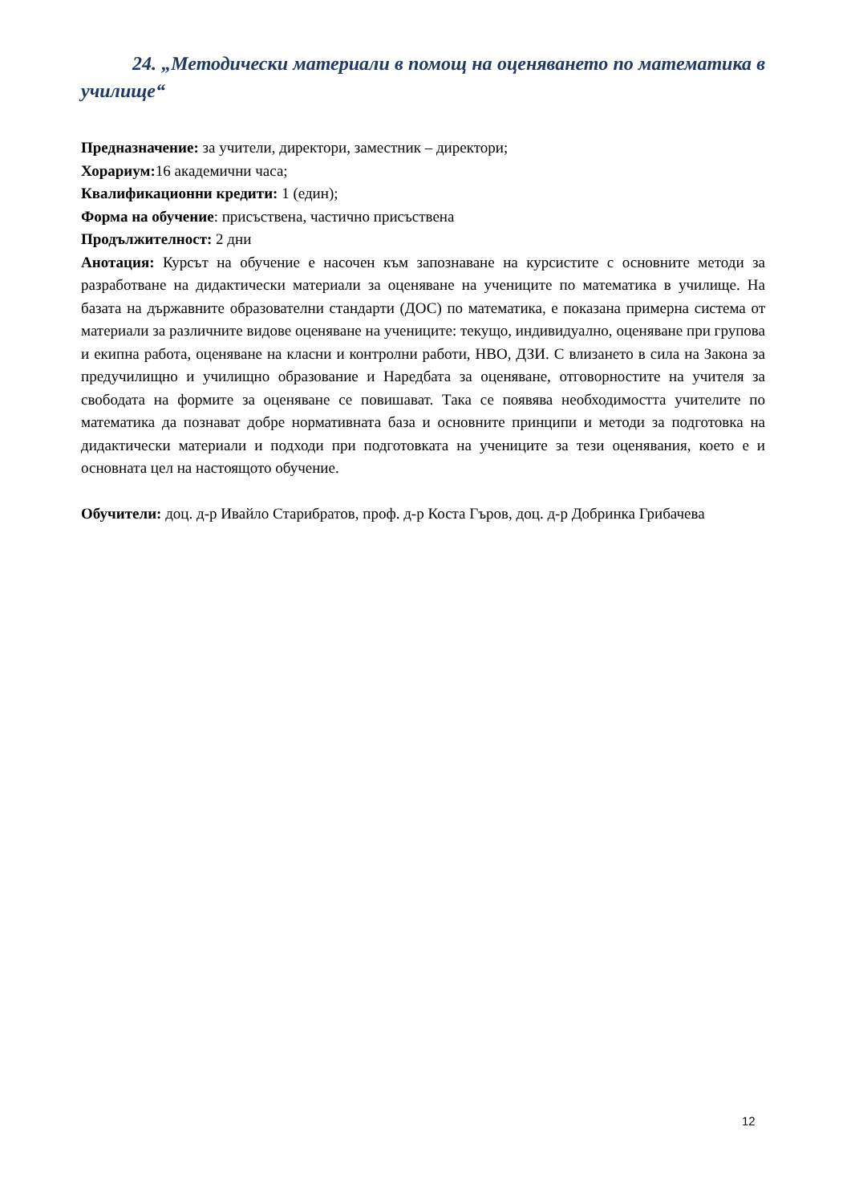24. „Методически материали в помощ на оценяването по математика в училище“
Предназначение: за учители, директори, заместник – директори;
Хорариум: 16 академични часа;
Квалификационни кредити: 1 (един);
Форма на обучение: присъствена, частично присъствена
Продължителност: 2 дни
Анотация: Курсът на обучение е насочен към запознаване на курсистите с основните методи за разработване на дидактически материали за оценяване на учениците по математика в училище. На базата на държавните образователни стандарти (ДОС) по математика, е показана примерна система от материали за различните видове оценяване на учениците: текущо, индивидуално, оценяване при групова и екипна работа, оценяване на класни и контролни работи, НВО, ДЗИ. С влизането в сила на Закона за предучилищно и училищно образование и Наредбата за оценяване, отговорностите на учителя за свободата на формите за оценяване се повишават. Така се появява необходимостта учителите по математика да познават добре нормативната база и основните принципи и методи за подготовка на дидактически материали и подходи при подготовката на учениците за тези оценявания, което е и основната цел на настоящото обучение.
Обучители: доц. д-р Ивайло Старибратов, проф. д-р Коста Гъров, доц. д-р Добринка Грибачева
12